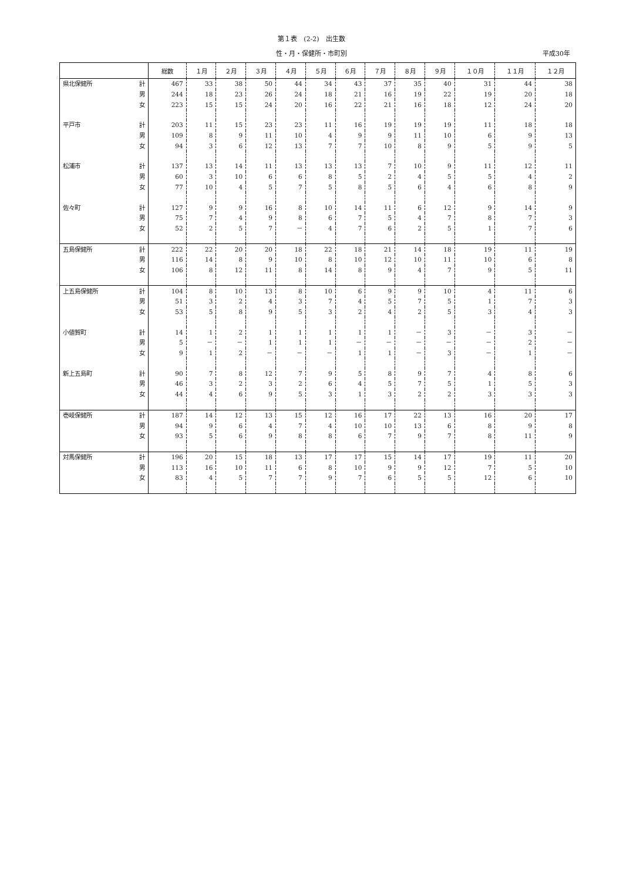第１表　(2-2)　出生数
性・月・保健所・市町別 平成30年
| | | 総数 | １月 | ２月 | ３月 | ４月 | ５月 | ６月 | ７月 | ８月 | ９月 | １０月 | １１月 | １２月 |
| --- | --- | --- | --- | --- | --- | --- | --- | --- | --- | --- | --- | --- | --- | --- |
| 県北保健所 | 計 | 467 | 33 | 38 | 50 | 44 | 34 | 43 | 37 | 35 | 40 | 31 | 44 | 38 |
| | 男 | 244 | 18 | 23 | 26 | 24 | 18 | 21 | 16 | 19 | 22 | 19 | 20 | 18 |
| | 女 | 223 | 15 | 15 | 24 | 20 | 16 | 22 | 21 | 16 | 18 | 12 | 24 | 20 |
| 平戸市 | 計 | 203 | 11 | 15 | 23 | 23 | 11 | 16 | 19 | 19 | 19 | 11 | 18 | 18 |
| | 男 | 109 | 8 | 9 | 11 | 10 | 4 | 9 | 9 | 11 | 10 | 6 | 9 | 13 |
| | 女 | 94 | 3 | 6 | 12 | 13 | 7 | 7 | 10 | 8 | 9 | 5 | 9 | 5 |
| 松浦市 | 計 | 137 | 13 | 14 | 11 | 13 | 13 | 13 | 7 | 10 | 9 | 11 | 12 | 11 |
| | 男 | 60 | 3 | 10 | 6 | 6 | 8 | 5 | 2 | 4 | 5 | 5 | 4 | 2 |
| | 女 | 77 | 10 | 4 | 5 | 7 | 5 | 8 | 5 | 6 | 4 | 6 | 8 | 9 |
| 佐々町 | 計 | 127 | 9 | 9 | 16 | 8 | 10 | 14 | 11 | 6 | 12 | 9 | 14 | 9 |
| | 男 | 75 | 7 | 4 | 9 | 8 | 6 | 7 | 5 | 4 | 7 | 8 | 7 | 3 |
| | 女 | 52 | 2 | 5 | 7 | － | 4 | 7 | 6 | 2 | 5 | 1 | 7 | 6 |
| 五島保健所 | 計 | 222 | 22 | 20 | 20 | 18 | 22 | 18 | 21 | 14 | 18 | 19 | 11 | 19 |
| | 男 | 116 | 14 | 8 | 9 | 10 | 8 | 10 | 12 | 10 | 11 | 10 | 6 | 8 |
| | 女 | 106 | 8 | 12 | 11 | 8 | 14 | 8 | 9 | 4 | 7 | 9 | 5 | 11 |
| 上五島保健所 | 計 | 104 | 8 | 10 | 13 | 8 | 10 | 6 | 9 | 9 | 10 | 4 | 11 | 6 |
| | 男 | 51 | 3 | 2 | 4 | 3 | 7 | 4 | 5 | 7 | 5 | 1 | 7 | 3 |
| | 女 | 53 | 5 | 8 | 9 | 5 | 3 | 2 | 4 | 2 | 5 | 3 | 4 | 3 |
| 小値賀町 | 計 | 14 | 1 | 2 | 1 | 1 | 1 | 1 | 1 | － | 3 | － | 3 | － |
| | 男 | 5 | － | － | 1 | 1 | 1 | － | － | － | － | － | 2 | － |
| | 女 | 9 | 1 | 2 | － | － | － | 1 | 1 | － | 3 | － | 1 | － |
| 新上五島町 | 計 | 90 | 7 | 8 | 12 | 7 | 9 | 5 | 8 | 9 | 7 | 4 | 8 | 6 |
| | 男 | 46 | 3 | 2 | 3 | 2 | 6 | 4 | 5 | 7 | 5 | 1 | 5 | 3 |
| | 女 | 44 | 4 | 6 | 9 | 5 | 3 | 1 | 3 | 2 | 2 | 3 | 3 | 3 |
| 壱岐保健所 | 計 | 187 | 14 | 12 | 13 | 15 | 12 | 16 | 17 | 22 | 13 | 16 | 20 | 17 |
| | 男 | 94 | 9 | 6 | 4 | 7 | 4 | 10 | 10 | 13 | 6 | 8 | 9 | 8 |
| | 女 | 93 | 5 | 6 | 9 | 8 | 8 | 6 | 7 | 9 | 7 | 8 | 11 | 9 |
| 対馬保健所 | 計 | 196 | 20 | 15 | 18 | 13 | 17 | 17 | 15 | 14 | 17 | 19 | 11 | 20 |
| | 男 | 113 | 16 | 10 | 11 | 6 | 8 | 10 | 9 | 9 | 12 | 7 | 5 | 10 |
| | 女 | 83 | 4 | 5 | 7 | 7 | 9 | 7 | 6 | 5 | 5 | 12 | 6 | 10 |